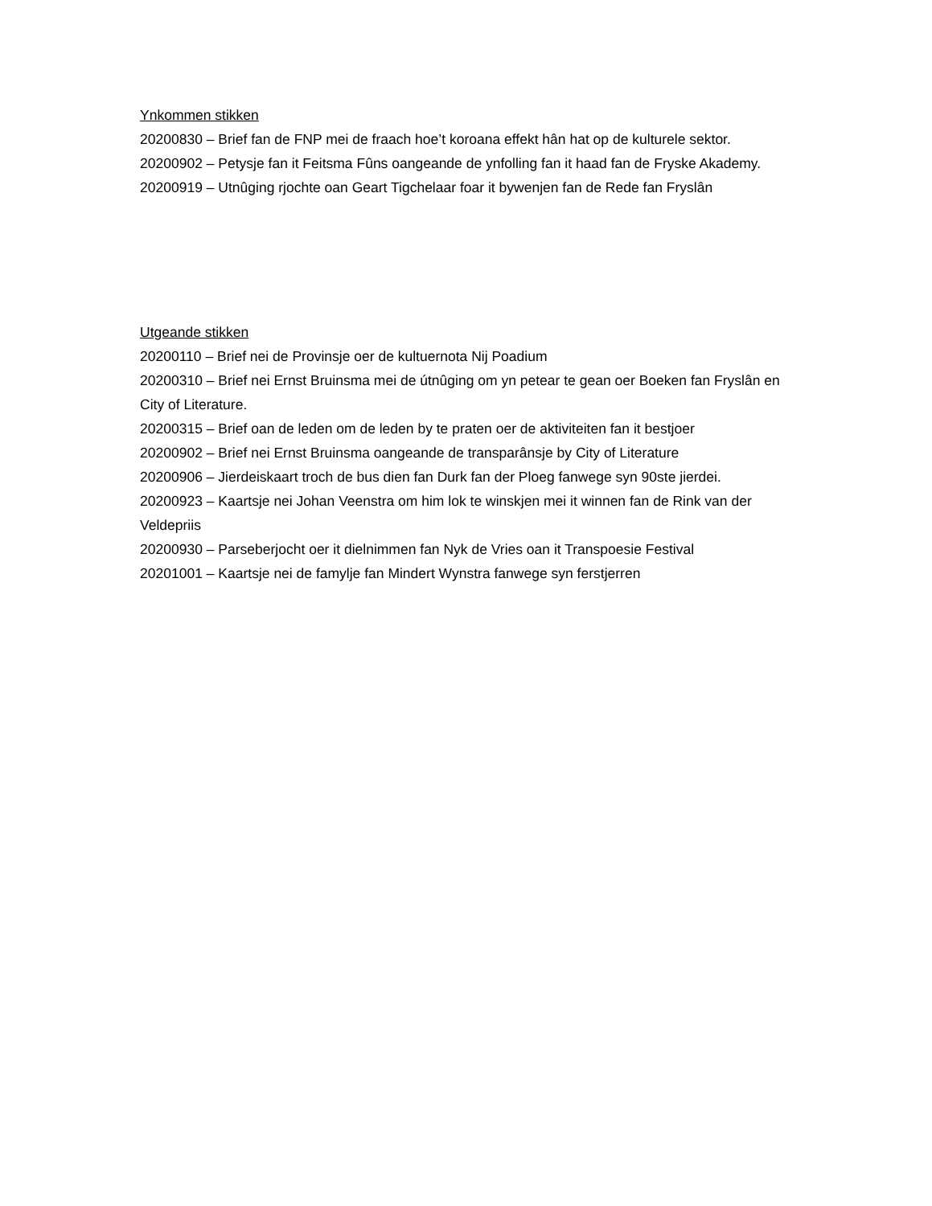Ynkommen stikken
20200830 – Brief fan de FNP mei de fraach hoe’t koroana effekt hân hat op de kulturele sektor.
20200902 – Petysje fan it Feitsma Fûns oangeande de ynfolling fan it haad fan de Fryske Akademy.
20200919 – Utnûging rjochte oan Geart Tigchelaar foar it bywenjen fan de Rede fan Fryslân
Utgeande stikken
20200110 – Brief nei de Provinsje oer de kultuernota Nij Poadium
20200310 – Brief nei Ernst Bruinsma mei de útnûging om yn petear te gean oer Boeken fan Fryslân en City of Literature.
20200315 – Brief oan de leden om de leden by te praten oer de aktiviteiten fan it bestjoer
20200902 – Brief nei Ernst Bruinsma oangeande de transparânsje by City of Literature
20200906 – Jierdeiskaart troch de bus dien fan Durk fan der Ploeg fanwege syn 90ste jierdei.
20200923 – Kaartsje nei Johan Veenstra om him lok te winskjen mei it winnen fan de Rink van der Veldepriis
20200930 – Parseberjocht oer it dielnimmen fan Nyk de Vries oan it Transpoesie Festival
20201001 – Kaartsje nei de famylje fan Mindert Wynstra fanwege syn ferstjerren